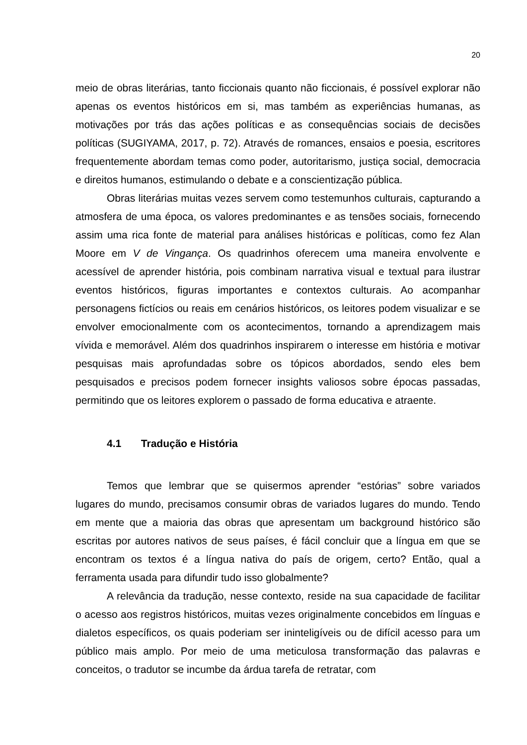20
meio de obras literárias, tanto ficcionais quanto não ficcionais, é possível explorar não apenas os eventos históricos em si, mas também as experiências humanas, as motivações por trás das ações políticas e as consequências sociais de decisões políticas (SUGIYAMA, 2017, p. 72). Através de romances, ensaios e poesia, escritores frequentemente abordam temas como poder, autoritarismo, justiça social, democracia e direitos humanos, estimulando o debate e a conscientização pública.
Obras literárias muitas vezes servem como testemunhos culturais, capturando a atmosfera de uma época, os valores predominantes e as tensões sociais, fornecendo assim uma rica fonte de material para análises históricas e políticas, como fez Alan Moore em V de Vingança. Os quadrinhos oferecem uma maneira envolvente e acessível de aprender história, pois combinam narrativa visual e textual para ilustrar eventos históricos, figuras importantes e contextos culturais. Ao acompanhar personagens fictícios ou reais em cenários históricos, os leitores podem visualizar e se envolver emocionalmente com os acontecimentos, tornando a aprendizagem mais vívida e memorável. Além dos quadrinhos inspirarem o interesse em história e motivar pesquisas mais aprofundadas sobre os tópicos abordados, sendo eles bem pesquisados e precisos podem fornecer insights valiosos sobre épocas passadas, permitindo que os leitores explorem o passado de forma educativa e atraente.
4.1 Tradução e História
Temos que lembrar que se quisermos aprender “estórias” sobre variados lugares do mundo, precisamos consumir obras de variados lugares do mundo. Tendo em mente que a maioria das obras que apresentam um background histórico são escritas por autores nativos de seus países, é fácil concluir que a língua em que se encontram os textos é a língua nativa do país de origem, certo? Então, qual a ferramenta usada para difundir tudo isso globalmente?
A relevância da tradução, nesse contexto, reside na sua capacidade de facilitar o acesso aos registros históricos, muitas vezes originalmente concebidos em línguas e dialetos específicos, os quais poderiam ser ininteligíveis ou de difícil acesso para um público mais amplo. Por meio de uma meticulosa transformação das palavras e conceitos, o tradutor se incumbe da árdua tarefa de retratar, com